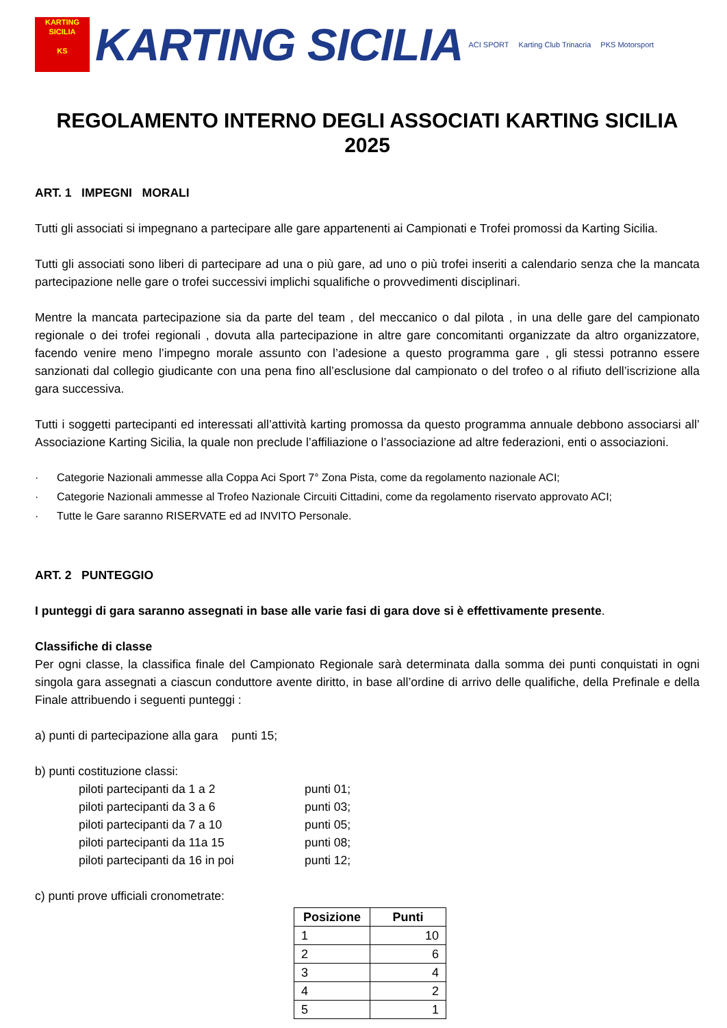KARTING SICILIA
KS
KARTING SICILIA
ACI SPORT Karting Club Trinacria PKS Motorsport
REGOLAMENTO INTERNO DEGLI ASSOCIATI KARTING SICILIA 2025
ART. 1 IMPEGNI MORALI
Tutti gli associati si impegnano a partecipare alle gare appartenenti ai Campionati e Trofei promossi da Karting Sicilia.
Tutti gli associati sono liberi di partecipare ad una o più gare, ad uno o più trofei inseriti a calendario senza che la mancata partecipazione nelle gare o trofei successivi implichi squalifiche o provvedimenti disciplinari.
Mentre la mancata partecipazione sia da parte del team , del meccanico o dal pilota , in una delle gare del campionato regionale o dei trofei regionali , dovuta alla partecipazione in altre gare concomitanti organizzate da altro organizzatore, facendo venire meno l’impegno morale assunto con l’adesione a questo programma gare , gli stessi potranno essere sanzionati dal collegio giudicante con una pena fino all’esclusione dal campionato o del trofeo o al rifiuto dell’iscrizione alla gara successiva.
Tutti i soggetti partecipanti ed interessati all’attività karting promossa da questo programma annuale debbono associarsi all’ Associazione Karting Sicilia, la quale non preclude l’affiliazione o l’associazione ad altre federazioni, enti o associazioni.
· Categorie Nazionali ammesse alla Coppa Aci Sport 7° Zona Pista, come da regolamento nazionale ACI;
· Categorie Nazionali ammesse al Trofeo Nazionale Circuiti Cittadini, come da regolamento riservato approvato ACI;
· Tutte le Gare saranno RISERVATE ed ad INVITO Personale.
ART. 2 PUNTEGGIO
I punteggi di gara saranno assegnati in base alle varie fasi di gara dove si è effettivamente presente.
Classifiche di classe
Per ogni classe, la classifica finale del Campionato Regionale sarà determinata dalla somma dei punti conquistati in ogni singola gara assegnati a ciascun conduttore avente diritto, in base all’ordine di arrivo delle qualifiche, della Prefinale e della Finale attribuendo i seguenti punteggi :
a) punti di partecipazione alla gara punti 15;
b) punti costituzione classi:
piloti partecipanti da 1 a 2 punti 01;
piloti partecipanti da 3 a 6 punti 03;
piloti partecipanti da 7 a 10 punti 05;
piloti partecipanti da 11a 15 punti 08;
piloti partecipanti da 16 in poi punti 12;
c) punti prove ufficiali cronometrate:
| Posizione | Punti |
| --- | --- |
| 1 | 10 |
| 2 | 6 |
| 3 | 4 |
| 4 | 2 |
| 5 | 1 |